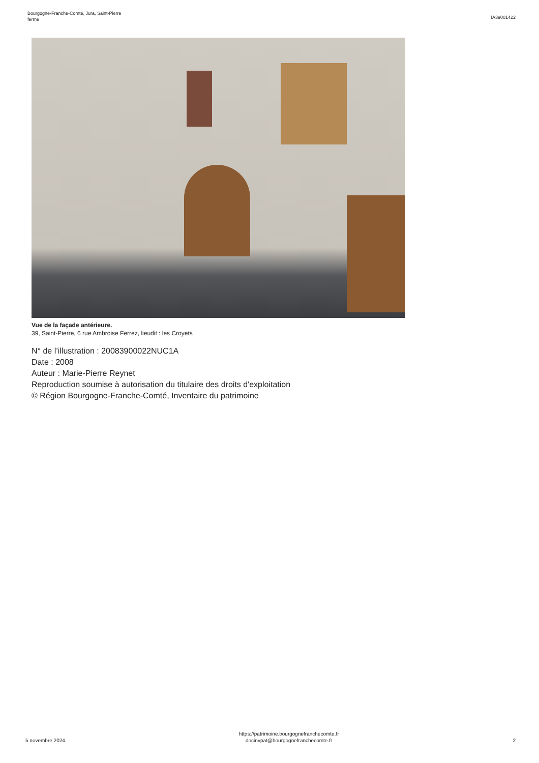Bourgogne-Franche-Comté, Jura, Saint-Pierre
ferme
IA39001422
Vue de la façade antérieure.
39, Saint-Pierre, 6 rue Ambroise Ferrez, lieudit : les Croyets
N° de l’illustration : 20083900022NUC1A
Date : 2008
Auteur : Marie-Pierre Reynet
Reproduction soumise à autorisation du titulaire des droits d'exploitation
© Région Bourgogne-Franche-Comté, Inventaire du patrimoine
5 novembre 2024
https://patrimoine.bourgognefranchecomte.fr
docinvpat@bourgognefranchecomte.fr
2